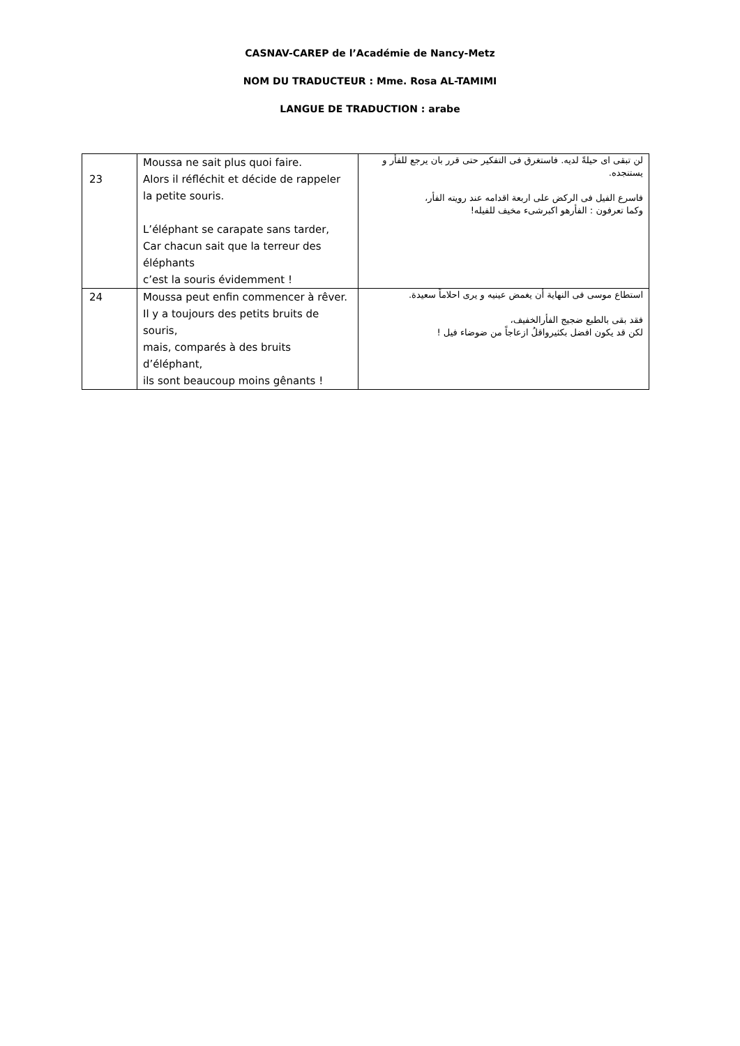CASNAV-CAREP de l’Académie de Nancy-Metz
NOM DU TRADUCTEUR : Mme. Rosa AL-TAMIMI
LANGUE DE TRADUCTION : arabe
| 23 | Moussa ne sait plus quoi faire. Alors il réfléchit et décide de rappeler la petite souris. L’éléphant se carapate sans tarder, Car chacun sait que la terreur des éléphants c’est la souris évidemment ! | لن تبقى اى حيلةً لديه. فاستغرق فى التفكير حتى قرر بان يرجع للفأر و يستنجده. فاسرع الفيل فى الركض على اربعة اقدامه عند رويته الفأر، وكما تعرفون : الفأرهو اكبرشىء مخيف للفيله! |
| 24 | Moussa peut enfin commencer à rêver. Il y a toujours des petits bruits de souris, mais, comparés à des bruits d’éléphant, ils sont beaucoup moins gênants ! | استطاع موسى فى النهاية أن يغمض عينيه و يرى احلاماً سعيدة. فقد بقى بالطبع ضجيج الفأرالخفيف، لكن قد يكون افضل بكثيرواقلُ ازعاجاً من ضوضاء فيل ! |